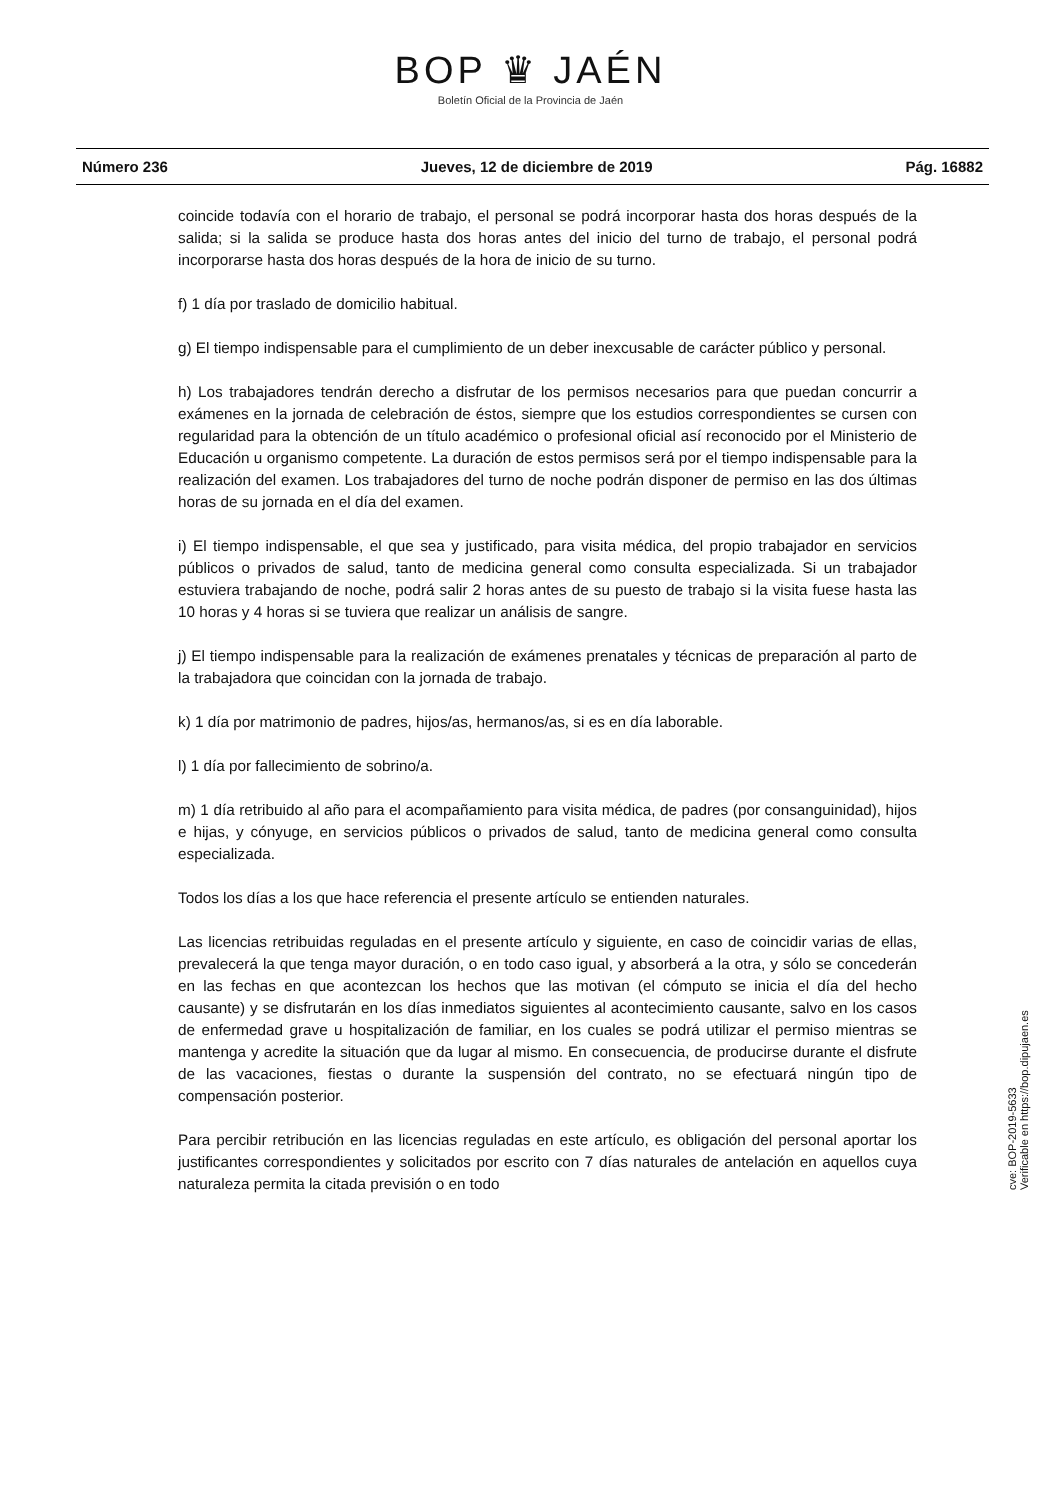BOP ♛ JAÉN
Boletín Oficial de la Provincia de Jaén
Número 236 Jueves, 12 de diciembre de 2019 Pág. 16882
coincide todavía con el horario de trabajo, el personal se podrá incorporar hasta dos horas después de la salida; si la salida se produce hasta dos horas antes del inicio del turno de trabajo, el personal podrá incorporarse hasta dos horas después de la hora de inicio de su turno.
f) 1 día por traslado de domicilio habitual.
g) El tiempo indispensable para el cumplimiento de un deber inexcusable de carácter público y personal.
h) Los trabajadores tendrán derecho a disfrutar de los permisos necesarios para que puedan concurrir a exámenes en la jornada de celebración de éstos, siempre que los estudios correspondientes se cursen con regularidad para la obtención de un título académico o profesional oficial así reconocido por el Ministerio de Educación u organismo competente. La duración de estos permisos será por el tiempo indispensable para la realización del examen. Los trabajadores del turno de noche podrán disponer de permiso en las dos últimas horas de su jornada en el día del examen.
i) El tiempo indispensable, el que sea y justificado, para visita médica, del propio trabajador en servicios públicos o privados de salud, tanto de medicina general como consulta especializada. Si un trabajador estuviera trabajando de noche, podrá salir 2 horas antes de su puesto de trabajo si la visita fuese hasta las 10 horas y 4 horas si se tuviera que realizar un análisis de sangre.
j) El tiempo indispensable para la realización de exámenes prenatales y técnicas de preparación al parto de la trabajadora que coincidan con la jornada de trabajo.
k) 1 día por matrimonio de padres, hijos/as, hermanos/as, si es en día laborable.
l) 1 día por fallecimiento de sobrino/a.
m) 1 día retribuido al año para el acompañamiento para visita médica, de padres (por consanguinidad), hijos e hijas, y cónyuge, en servicios públicos o privados de salud, tanto de medicina general como consulta especializada.
Todos los días a los que hace referencia el presente artículo se entienden naturales.
Las licencias retribuidas reguladas en el presente artículo y siguiente, en caso de coincidir varias de ellas, prevalecerá la que tenga mayor duración, o en todo caso igual, y absorberá a la otra, y sólo se concederán en las fechas en que acontezcan los hechos que las motivan (el cómputo se inicia el día del hecho causante) y se disfrutarán en los días inmediatos siguientes al acontecimiento causante, salvo en los casos de enfermedad grave u hospitalización de familiar, en los cuales se podrá utilizar el permiso mientras se mantenga y acredite la situación que da lugar al mismo. En consecuencia, de producirse durante el disfrute de las vacaciones, fiestas o durante la suspensión del contrato, no se efectuará ningún tipo de compensación posterior.
Para percibir retribución en las licencias reguladas en este artículo, es obligación del personal aportar los justificantes correspondientes y solicitados por escrito con 7 días naturales de antelación en aquellos cuya naturaleza permita la citada previsión o en todo
cve: BOP-2019-5633
Verificable en https://bop.dipujaen.es